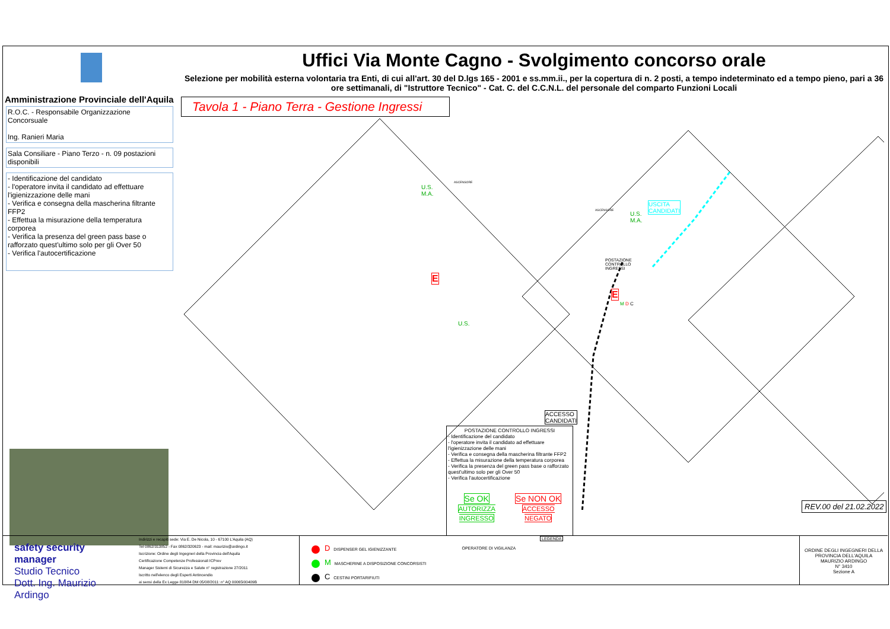Amministrazione Provinciale dell'Aquila
R.O.C. - Responsabile Organizzazione Concorsuale
Ing. Ranieri Maria
Sala Consiliare - Piano Terzo - n. 09 postazioni disponibili
- Identificazione del candidato
- l'operatore invita il candidato ad effettuare l'igienizzazione delle mani
- Verifica e consegna della mascherina filtrante FFP2
- Effettua la misurazione della temperatura corporea
- Verifica la presenza del green pass base o rafforzato quest'ultimo solo per gli Over 50
- Verifica l'autocertificazione
Uffici Via Monte Cagno - Svolgimento concorso orale
Selezione per mobilità esterna volontaria tra Enti, di cui all'art. 30 del D.lgs 165 - 2001 e ss.mm.ii., per la copertura di n. 2 posti, a tempo indeterminato ed a tempo pieno, pari a 36 ore settimanali, di "Istruttore Tecnico" - Cat. C. del C.C.N.L. del personale del comparto Funzioni Locali
Tavola 1 - Piano Terra - Gestione Ingressi
USCITA
CANDIDATI
POSTAZIONE
CONTROLLO
INGRESSI
U.S.
M.A.
U.S.
M.A.
U.S.
ASCENSORE
ASCENSORE
E
E
M D C
ACCESSO
CANDIDATI
POSTAZIONE CONTROLLO INGRESSI
- Identificazione del candidato
- l'operatore invita il candidato ad effettuare l'igienizzazione delle mani
- Verifica e consegna della mascherina filtrante FFP2
- Effettua la misurazione della temperatura corporea
- Verifica la presenza del green pass base o rafforzato quest'ultimo solo per gli Over 50
- Verifica l'autocertificazione
Se OK
AUTORIZZA
INGRESSO
Se NON OK
ACCESSO
NEGATO
LEGENDA
REV.00 del 21.02.2022
safety security manager
Studio Tecnico
Dott. Ing. Maurizio Ardingo
Indirizzi e recapiti sede: Via E. De Nicola, 10 - 67100 L'Aquila (AQ)
Tel 0862/313852 - Fax 0862/320623 - mail: maurizio@ardingo.it
Iscrizione: Ordine degli Ingegneri della Provincia dell'Aquila
Certificazione Competenze Professionali ICPrev
Manager Sistemi di Sicurezza e Salute n° registrazione 27/2011
Iscritto nell'elenco degli Esperti Antincendio
ai sensi della Ex Legge 818/84 DM 05/08/2011: n° AQ 00065I00409B
D DISPENSER GEL IGIENIZZANTE
M MASCHERINE A DISPOSIZIONE CONCORSISTI
C CESTINI PORTARIFIUTI
OPERATORE DI VIGILANZA
ORDINE DEGLI INGEGNERI DELLA PROVINCIA DELL'AQUILA
MAURIZIO ARDINGO
N° 3410
Sezione A